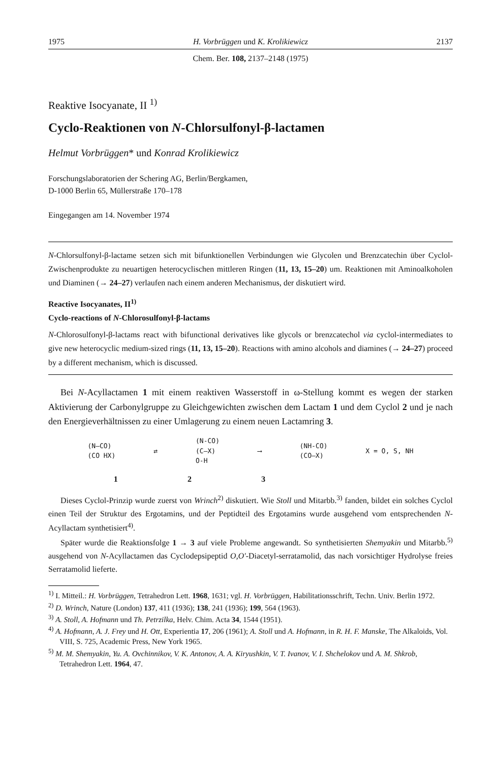1975 H. Vorbrüggen und K. Krolikiewicz 2137
Chem. Ber. 108, 2137–2148 (1975)
Reaktive Isocyanate, II <sup>1)</sup>
Cyclo-Reaktionen von N-Chlorsulfonyl-β-lactamen
Helmut Vorbrüggen* und Konrad Krolikiewicz
Forschungslaboratorien der Schering AG, Berlin/Bergkamen,
D-1000 Berlin 65, Müllerstraße 170–178
Eingegangen am 14. November 1974
N-Chlorsulfonyl-β-lactame setzen sich mit bifunktionellen Verbindungen wie Glycolen und Brenzcatechin über Cyclol-Zwischenprodukte zu neuartigen heterocyclischen mittleren Ringen (11, 13, 15–20) um. Reaktionen mit Aminoalkoholen und Diaminen (→ 24–27) verlaufen nach einem anderen Mechanismus, der diskutiert wird.
Reactive Isocyanates, II<sup>1)</sup>
Cyclo-reactions of N-Chlorosulfonyl-β-lactams
N-Chlorosulfonyl-β-lactams react with bifunctional derivatives like glycols or brenzcatechol via cyclol-intermediates to give new heterocyclic medium-sized rings (11, 13, 15–20). Reactions with amino alcohols and diamines (→ 24–27) proceed by a different mechanism, which is discussed.
Bei N-Acyllactamen 1 mit einem reaktiven Wasserstoff in ω-Stellung kommt es wegen der starken Aktivierung der Carbonylgruppe zu Gleichgewichten zwischen dem Lactam 1 und dem Cyclol 2 und je nach den Energieverhältnissen zu einer Umlagerung zu einem neuen Lactamring 3.
(N—CO)
(CO HX) ⇄ (N-CO)
(C—X)
O-H ⟶ (NH-CO)
(CO—X) X = O, S, NH
1 2 3
Dieses Cyclol-Prinzip wurde zuerst von Wrinch<sup>2)</sup> diskutiert. Wie Stoll und Mitarbb.<sup>3)</sup> fanden, bildet ein solches Cyclol einen Teil der Struktur des Ergotamins, und der Peptidteil des Ergotamins wurde ausgehend vom entsprechenden N-Acyllactam synthetisiert<sup>4)</sup>.
Später wurde die Reaktionsfolge 1 → 3 auf viele Probleme angewandt. So synthetisierten Shemyakin und Mitarbb.<sup>5)</sup> ausgehend von N-Acyllactamen das Cyclodepsipeptid O,O'-Diacetyl-serratamolid, das nach vorsichtiger Hydrolyse freies Serratamolid lieferte.
<sup>1)</sup> I. Mitteil.: H. Vorbrüggen, Tetrahedron Lett. 1968, 1631; vgl. H. Vorbrüggen, Habilitationsschrift, Techn. Univ. Berlin 1972.
<sup>2)</sup> D. Wrinch, Nature (London) 137, 411 (1936); 138, 241 (1936); 199, 564 (1963).
<sup>3)</sup> A. Stoll, A. Hofmann und Th. Petrzilka, Helv. Chim. Acta 34, 1544 (1951).
<sup>4)</sup> A. Hofmann, A. J. Frey und H. Ott, Experientia 17, 206 (1961); A. Stoll und A. Hofmann, in R. H. F. Manske, The Alkaloids, Vol. VIII, S. 725, Academic Press, New York 1965.
<sup>5)</sup> M. M. Shemyakin, Yu. A. Ovchinnikov, V. K. Antonov, A. A. Kiryushkin, V. T. Ivanov, V. I. Shchelokov und A. M. Shkrob, Tetrahedron Lett. 1964, 47.